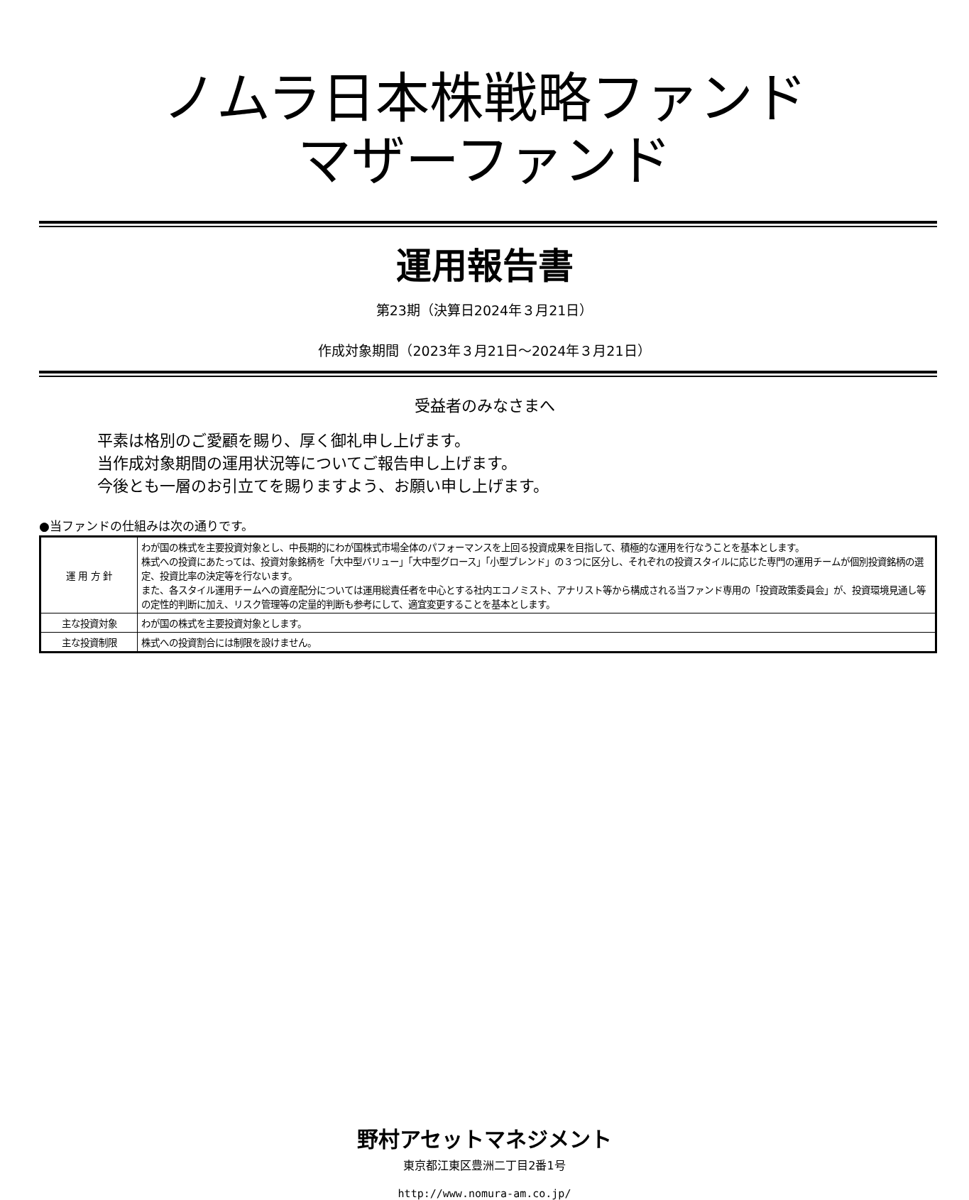ノムラ日本株戦略ファンド
マザーファンド
運用報告書
第23期（決算日2024年３月21日）
作成対象期間（2023年３月21日～2024年３月21日）
受益者のみなさまへ
平素は格別のご愛顧を賜り、厚く御礼申し上げます。
当作成対象期間の運用状況等についてご報告申し上げます。
今後とも一層のお引立てを賜りますよう、お願い申し上げます。
●当ファンドの仕組みは次の通りです。
| 運 用 方 針 | わが国の株式を主要投資対象とし、中長期的にわが国株式市場全体のパフォーマンスを上回る投資成果を目指して、積極的な運用を行なうことを基本とします。 株式への投資にあたっては、投資対象銘柄を「大中型バリュー」「大中型グロース」「小型ブレンド」の３つに区分し、それぞれの投資スタイルに応じた専門の運用チームが個別投資銘柄の選定、投資比率の決定等を行ないます。 また、各スタイル運用チームへの資産配分については運用総責任者を中心とする社内エコノミスト、アナリスト等から構成される当ファンド専用の「投資政策委員会」が、投資環境見通し等の定性的判断に加え、リスク管理等の定量的判断も参考にして、適宜変更することを基本とします。 |
| 主な投資対象 | わが国の株式を主要投資対象とします。 |
| 主な投資制限 | 株式への投資割合には制限を設けません。 |
野村アセットマネジメント
東京都江東区豊洲二丁目2番1号
http://www.nomura-am.co.jp/